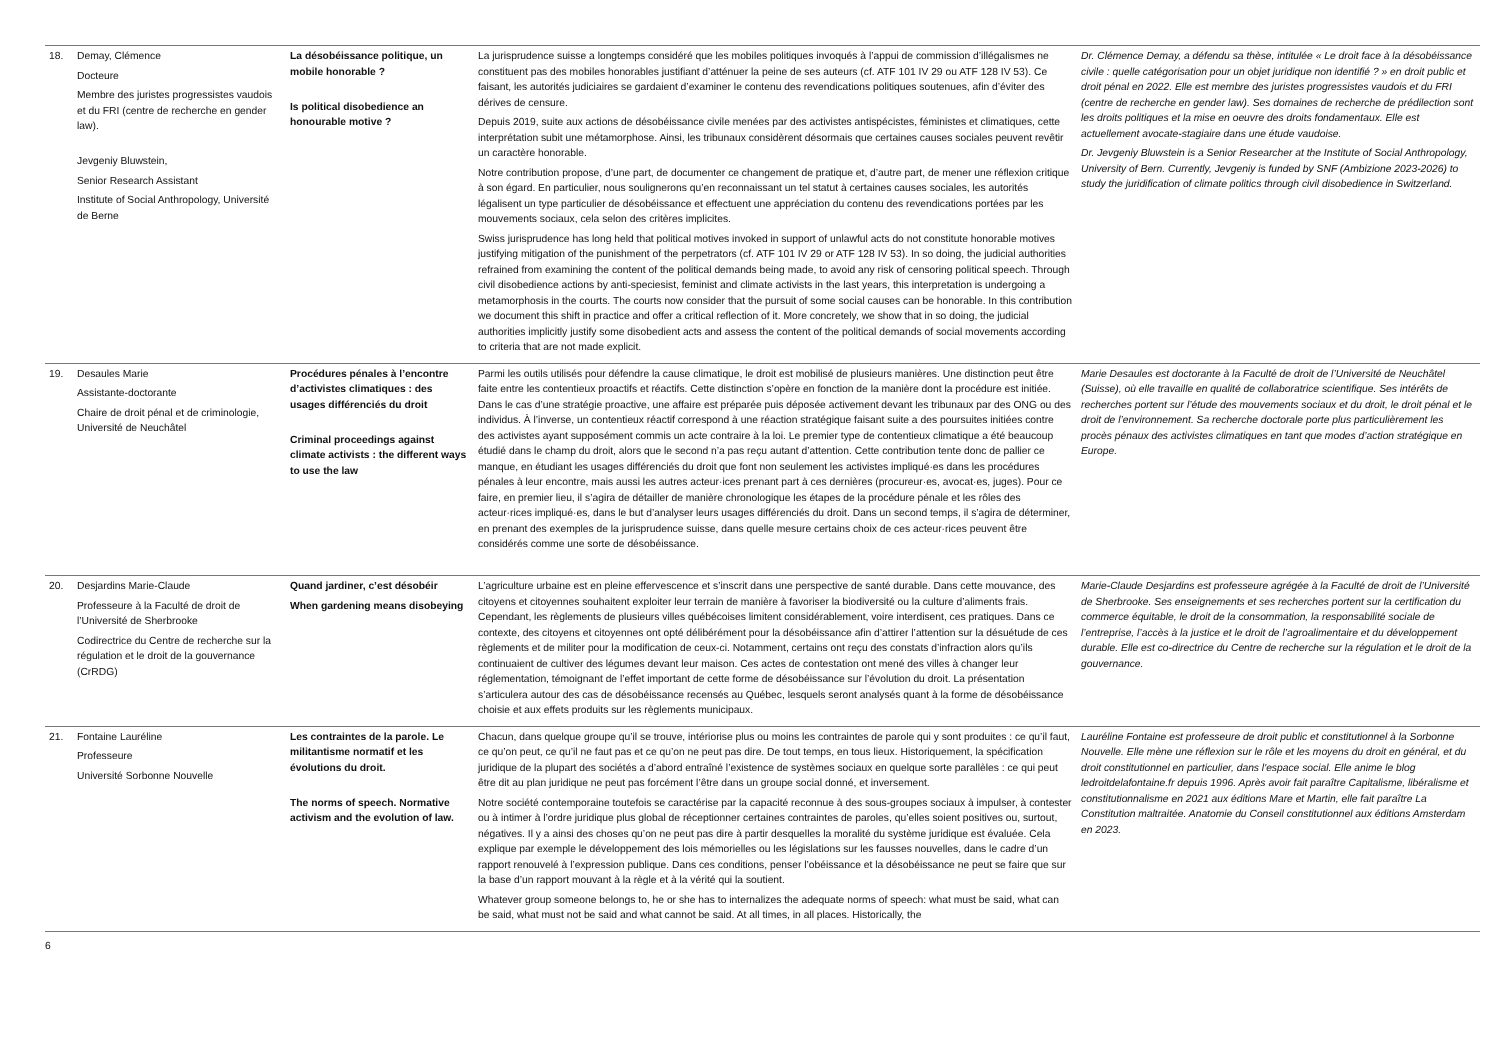| 18. | Demay, Clémence Docteure Membre des juristes progressistes vaudois et du FRI (centre de recherche en gender law). Jevgeniy Bluwstein, Senior Research Assistant Institute of Social Anthropology, Université de Berne | La désobéissance politique, un mobile honorable ? Is political disobedience an honourable motive ? | La jurisprudence suisse a longtemps considéré que les mobiles politiques invoqués à l’appui de commission d’illégalismes ne constituent pas des mobiles honorables justifiant d’atténuer la peine de ses auteurs (cf. ATF 101 IV 29 ou ATF 128 IV 53). Ce faisant, les autorités judiciaires se gardaient d’examiner le contenu des revendications politiques soutenues, afin d’éviter des dérives de censure. Depuis 2019, suite aux actions de désobéissance civile menées par des activistes antispécistes, féministes et climatiques, cette interprétation subit une métamorphose. Ainsi, les tribunaux considèrent désormais que certaines causes sociales peuvent revêtir un caractère honorable. Notre contribution propose, d’une part, de documenter ce changement de pratique et, d’autre part, de mener une réflexion critique à son égard. En particulier, nous soulignerons qu’en reconnaissant un tel statut à certaines causes sociales, les autorités légalisent un type particulier de désobéissance et effectuent une appréciation du contenu des revendications portées par les mouvements sociaux, cela selon des critères implicites. Swiss jurisprudence has long held that political motives invoked in support of unlawful acts do not constitute honorable motives justifying mitigation of the punishment of the perpetrators (cf. ATF 101 IV 29 or ATF 128 IV 53). In so doing, the judicial authorities refrained from examining the content of the political demands being made, to avoid any risk of censoring political speech. Through civil disobedience actions by anti-speciesist, feminist and climate activists in the last years, this interpretation is undergoing a metamorphosis in the courts. The courts now consider that the pursuit of some social causes can be honorable. In this contribution we document this shift in practice and offer a critical reflection of it. More concretely, we show that in so doing, the judicial authorities implicitly justify some disobedient acts and assess the content of the political demands of social movements according to criteria that are not made explicit. | Dr. Clémence Demay, a défendu sa thèse, intitulée « Le droit face à la désobéissance civile : quelle catégorisation pour un objet juridique non identifié ? » en droit public et droit pénal en 2022. Elle est membre des juristes progressistes vaudois et du FRI (centre de recherche en gender law). Ses domaines de recherche de prédilection sont les droits politiques et la mise en oeuvre des droits fondamentaux. Elle est actuellement avocate-stagiaire dans une étude vaudoise. Dr. Jevgeniy Bluwstein is a Senior Researcher at the Institute of Social Anthropology, University of Bern. Currently, Jevgeniy is funded by SNF (Ambizione 2023-2026) to study the juridification of climate politics through civil disobedience in Switzerland. |
| 19. | Desaules Marie Assistante-doctorante Chaire de droit pénal et de criminologie, Université de Neuchâtel | Procédures pénales à l’encontre d’activistes climatiques : des usages différenciés du droit Criminal proceedings against climate activists : the different ways to use the law | Parmi les outils utilisés pour défendre la cause climatique, le droit est mobilisé de plusieurs manières. Une distinction peut être faite entre les contentieux proactifs et réactifs. Cette distinction s’opère en fonction de la manière dont la procédure est initiée. Dans le cas d’une stratégie proactive, une affaire est préparée puis déposée activement devant les tribunaux par des ONG ou des individus. À l’inverse, un contentieux réactif correspond à une réaction stratégique faisant suite a des poursuites initiées contre des activistes ayant supposément commis un acte contraire à la loi. Le premier type de contentieux climatique a été beaucoup étudié dans le champ du droit, alors que le second n’a pas reçu autant d’attention. Cette contribution tente donc de pallier ce manque, en étudiant les usages différenciés du droit que font non seulement les activistes impliqué·es dans les procédures pénales à leur encontre, mais aussi les autres acteur·ices prenant part à ces dernières (procureur·es, avocat·es, juges). Pour ce faire, en premier lieu, il s’agira de détailler de manière chronologique les étapes de la procédure pénale et les rôles des acteur·rices impliqué·es, dans le but d’analyser leurs usages différenciés du droit. Dans un second temps, il s’agira de déterminer, en prenant des exemples de la jurisprudence suisse, dans quelle mesure certains choix de ces acteur·rices peuvent être considérés comme une sorte de désobéissance. | Marie Desaules est doctorante à la Faculté de droit de l’Université de Neuchâtel (Suisse), où elle travaille en qualité de collaboratrice scientifique. Ses intérêts de recherches portent sur l’étude des mouvements sociaux et du droit, le droit pénal et le droit de l’environnement. Sa recherche doctorale porte plus particulièrement les procès pénaux des activistes climatiques en tant que modes d’action stratégique en Europe. |
| 20. | Desjardins Marie-Claude Professeure à la Faculté de droit de l’Université de Sherbrooke Codirectrice du Centre de recherche sur la régulation et le droit de la gouvernance (CrRDG) | Quand jardiner, c’est désobéir When gardening means disobeying | L’agriculture urbaine est en pleine effervescence et s’inscrit dans une perspective de santé durable. Dans cette mouvance, des citoyens et citoyennes souhaitent exploiter leur terrain de manière à favoriser la biodiversité ou la culture d’aliments frais. Cependant, les règlements de plusieurs villes québécoises limitent considérablement, voire interdisent, ces pratiques. Dans ce contexte, des citoyens et citoyennes ont opté délibérément pour la désobéissance afin d’attirer l’attention sur la désuétude de ces règlements et de militer pour la modification de ceux-ci. Notamment, certains ont reçu des constats d’infraction alors qu’ils continuaient de cultiver des légumes devant leur maison. Ces actes de contestation ont mené des villes à changer leur réglementation, témoignant de l’effet important de cette forme de désobéissance sur l’évolution du droit. La présentation s’articulera autour des cas de désobéissance recensés au Québec, lesquels seront analysés quant à la forme de désobéissance choisie et aux effets produits sur les règlements municipaux. | Marie-Claude Desjardins est professeure agrégée à la Faculté de droit de l’Université de Sherbrooke. Ses enseignements et ses recherches portent sur la certification du commerce équitable, le droit de la consommation, la responsabilité sociale de l’entreprise, l’accès à la justice et le droit de l’agroalimentaire et du développement durable. Elle est co-directrice du Centre de recherche sur la régulation et le droit de la gouvernance. |
| 21. | Fontaine Lauréline Professeure Université Sorbonne Nouvelle | Les contraintes de la parole. Le militantisme normatif et les évolutions du droit. The norms of speech. Normative activism and the evolution of law. | Chacun, dans quelque groupe qu’il se trouve, intériorise plus ou moins les contraintes de parole qui y sont produites : ce qu’il faut, ce qu’on peut, ce qu’il ne faut pas et ce qu’on ne peut pas dire. De tout temps, en tous lieux. Historiquement, la spécification juridique de la plupart des sociétés a d’abord entraîné l’existence de systèmes sociaux en quelque sorte parallèles : ce qui peut être dit au plan juridique ne peut pas forcément l’être dans un groupe social donné, et inversement. Notre société contemporaine toutefois se caractérise par la capacité reconnue à des sous-groupes sociaux à impulser, à contester ou à intimer à l’ordre juridique plus global de réceptionner certaines contraintes de paroles, qu’elles soient positives ou, surtout, négatives. Il y a ainsi des choses qu’on ne peut pas dire à partir desquelles la moralité du système juridique est évaluée. Cela explique par exemple le développement des lois mémorielles ou les législations sur les fausses nouvelles, dans le cadre d’un rapport renouvelé à l’expression publique. Dans ces conditions, penser l’obéissance et la désobéissance ne peut se faire que sur la base d’un rapport mouvant à la règle et à la vérité qui la soutient. Whatever group someone belongs to, he or she has to internalizes the adequate norms of speech: what must be said, what can be said, what must not be said and what cannot be said. At all times, in all places. Historically, the | Lauréline Fontaine est professeure de droit public et constitutionnel à la Sorbonne Nouvelle. Elle mène une réflexion sur le rôle et les moyens du droit en général, et du droit constitutionnel en particulier, dans l'espace social. Elle anime le blog ledroitdelafontaine.fr depuis 1996. Après avoir fait paraître Capitalisme, libéralisme et constitutionnalisme en 2021 aux éditions Mare et Martin, elle fait paraître La Constitution maltraitée. Anatomie du Conseil constitutionnel aux éditions Amsterdam en 2023. |
6